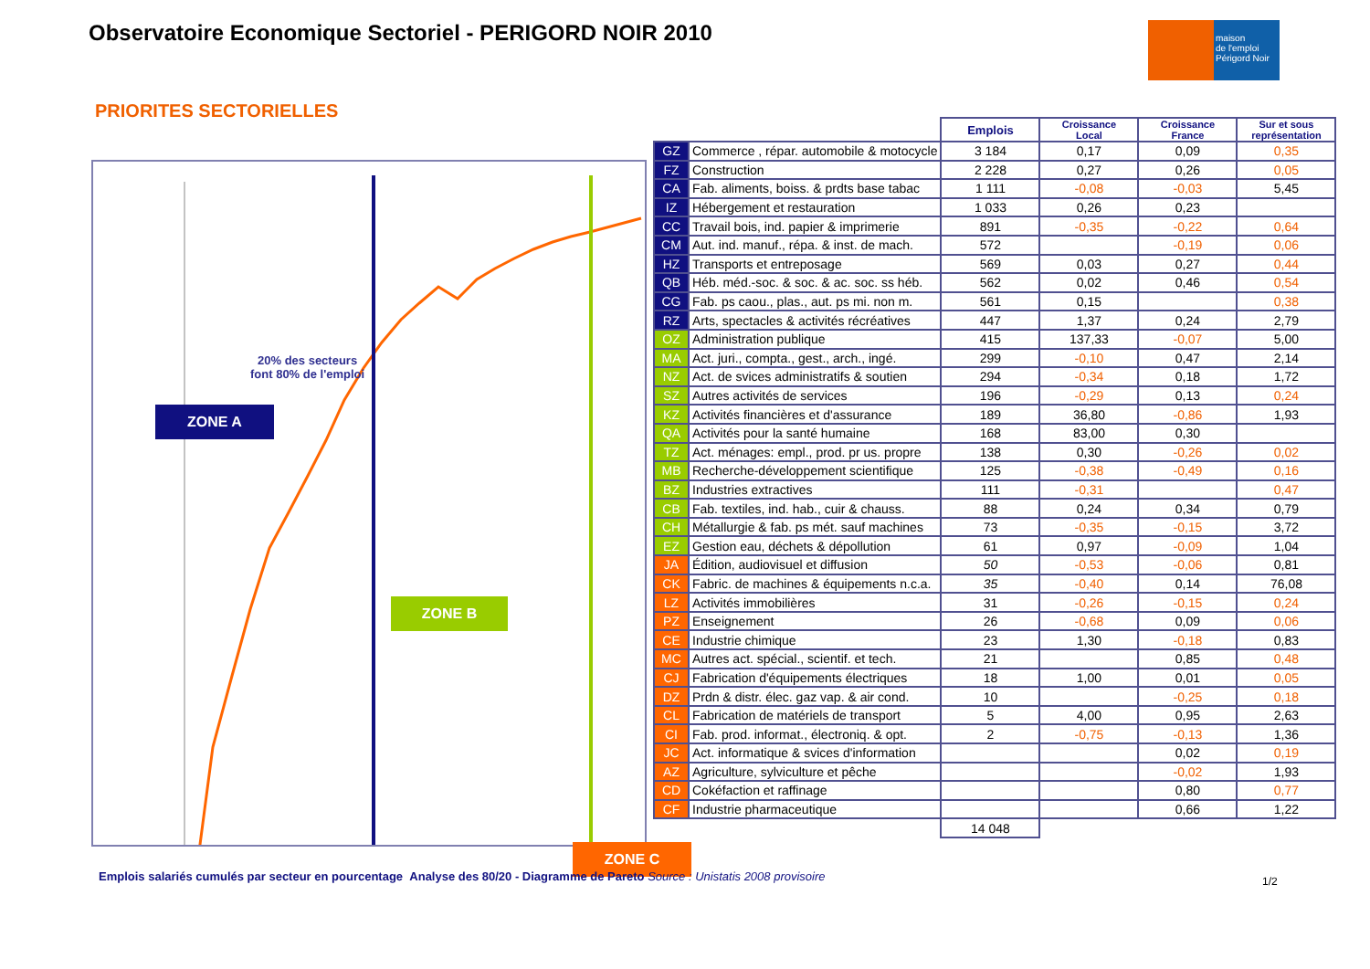Observatoire Economique Sectoriel - PERIGORD NOIR 2010
maison
de l'emploi
Périgord Noir
PRIORITES SECTORIELLES
20% des secteurs
font 80% de l'emploi
ZONE A
ZONE B
ZONE C
| | | Emplois | Croissance Local | Croissance France | Sur et sous représentation |
| --- | --- | --- | --- | --- | --- |
| GZ | Commerce , répar. automobile & motocycle | 3 184 | 0,17 | 0,09 | 0,35 |
| FZ | Construction | 2 228 | 0,27 | 0,26 | 0,05 |
| CA | Fab. aliments, boiss. & prdts base tabac | 1 111 | -0,08 | -0,03 | 5,45 |
| IZ | Hébergement et restauration | 1 033 | 0,26 | 0,23 | |
| CC | Travail bois, ind. papier & imprimerie | 891 | -0,35 | -0,22 | 0,64 |
| CM | Aut. ind. manuf., répa. & inst. de mach. | 572 | | -0,19 | 0,06 |
| HZ | Transports et entreposage | 569 | 0,03 | 0,27 | 0,44 |
| QB | Héb. méd.-soc. & soc. & ac. soc. ss héb. | 562 | 0,02 | 0,46 | 0,54 |
| CG | Fab. ps caou., plas., aut. ps mi. non m. | 561 | 0,15 | | 0,38 |
| RZ | Arts, spectacles & activités récréatives | 447 | 1,37 | 0,24 | 2,79 |
| OZ | Administration publique | 415 | 137,33 | -0,07 | 5,00 |
| MA | Act. juri., compta., gest., arch., ingé. | 299 | -0,10 | 0,47 | 2,14 |
| NZ | Act. de svices administratifs & soutien | 294 | -0,34 | 0,18 | 1,72 |
| SZ | Autres activités de services | 196 | -0,29 | 0,13 | 0,24 |
| KZ | Activités financières et d'assurance | 189 | 36,80 | -0,86 | 1,93 |
| QA | Activités pour la santé humaine | 168 | 83,00 | 0,30 | |
| TZ | Act. ménages: empl., prod. pr us. propre | 138 | 0,30 | -0,26 | 0,02 |
| MB | Recherche-développement scientifique | 125 | -0,38 | -0,49 | 0,16 |
| BZ | Industries extractives | 111 | -0,31 | | 0,47 |
| CB | Fab. textiles, ind. hab., cuir & chauss. | 88 | 0,24 | 0,34 | 0,79 |
| CH | Métallurgie & fab. ps mét. sauf machines | 73 | -0,35 | -0,15 | 3,72 |
| EZ | Gestion eau, déchets & dépollution | 61 | 0,97 | -0,09 | 1,04 |
| JA | Édition, audiovisuel et diffusion | 50 | -0,53 | -0,06 | 0,81 |
| CK | Fabric. de machines & équipements n.c.a. | 35 | -0,40 | 0,14 | 76,08 |
| LZ | Activités immobilières | 31 | -0,26 | -0,15 | 0,24 |
| PZ | Enseignement | 26 | -0,68 | 0,09 | 0,06 |
| CE | Industrie chimique | 23 | 1,30 | -0,18 | 0,83 |
| MC | Autres act. spécial., scientif. et tech. | 21 | | 0,85 | 0,48 |
| CJ | Fabrication d'équipements électriques | 18 | 1,00 | 0,01 | 0,05 |
| DZ | Prdn & distr. élec. gaz vap. & air cond. | 10 | | -0,25 | 0,18 |
| CL | Fabrication de matériels de transport | 5 | 4,00 | 0,95 | 2,63 |
| CI | Fab. prod. informat., électroniq. & opt. | 2 | -0,75 | -0,13 | 1,36 |
| JC | Act. informatique & svices d'information | | | 0,02 | 0,19 |
| AZ | Agriculture, sylviculture et pêche | | | -0,02 | 1,93 |
| CD | Cokéfaction et raffinage | | | 0,80 | 0,77 |
| CF | Industrie pharmaceutique | | | 0,66 | 1,22 |
| | | 14 048 | | | |
Emplois salariés cumulés par secteur en pourcentage Analyse des 80/20 - Diagramme de Pareto Source : Unistatis 2008 provisoire
1/2